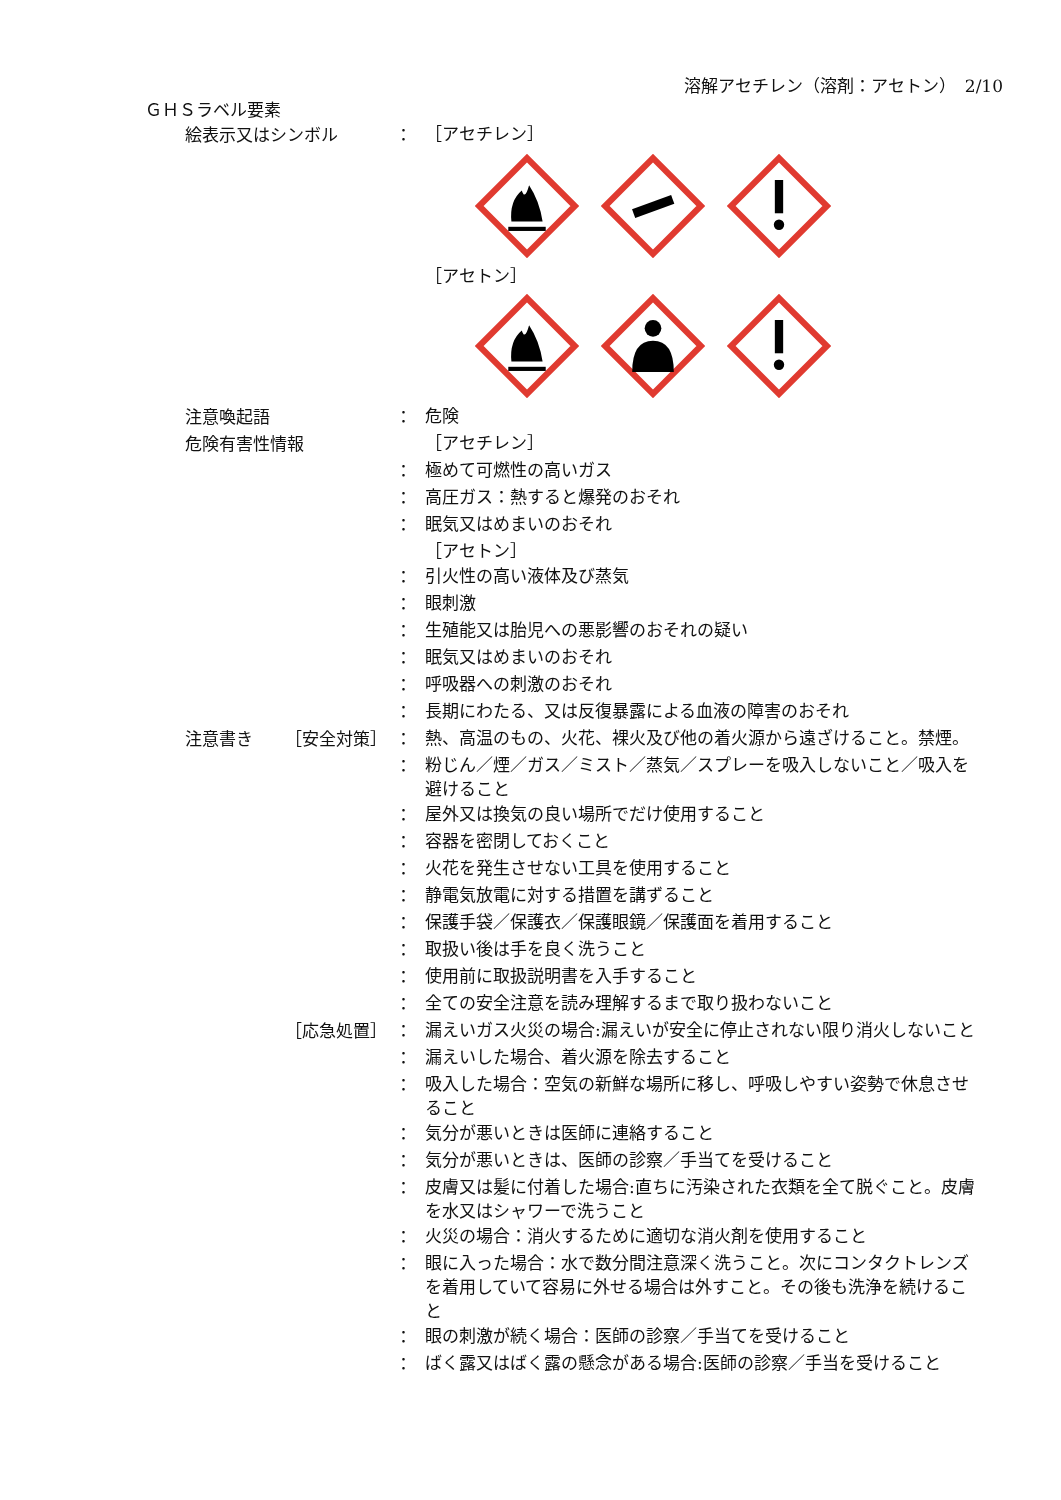溶解アセチレン（溶剤：アセトン）　2/10
ＧＨＳラベル要素
絵表示又はシンボル ：
［アセチレン］
［アセトン］
注意喚起語 ：
危険
危険有害性情報
［アセチレン］
：
極めて可燃性の高いガス
：
高圧ガス：熱すると爆発のおそれ
：
眠気又はめまいのおそれ
［アセトン］
：
引火性の高い液体及び蒸気
：
眼刺激
：
生殖能又は胎児への悪影響のおそれの疑い
：
眠気又はめまいのおそれ
：
呼吸器への刺激のおそれ
：
長期にわたる、又は反復暴露による血液の障害のおそれ
注意書き ［安全対策］ ：
熱、高温のもの、火花、裸火及び他の着火源から遠ざけること。禁煙。
：
粉じん／煙／ガス／ミスト／蒸気／スプレーを吸入しないこと／吸入を避けること
：
屋外又は換気の良い場所でだけ使用すること
：
容器を密閉しておくこと
：
火花を発生させない工具を使用すること
：
静電気放電に対する措置を講ずること
：
保護手袋／保護衣／保護眼鏡／保護面を着用すること
：
取扱い後は手を良く洗うこと
：
使用前に取扱説明書を入手すること
：
全ての安全注意を読み理解するまで取り扱わないこと
［応急処置］ ：
漏えいガス火災の場合:漏えいが安全に停止されない限り消火しないこと
：
漏えいした場合、着火源を除去すること
：
吸入した場合：空気の新鮮な場所に移し、呼吸しやすい姿勢で休息させること
：
気分が悪いときは医師に連絡すること
：
気分が悪いときは、医師の診察／手当てを受けること
：
皮膚又は髪に付着した場合:直ちに汚染された衣類を全て脱ぐこと。皮膚を水又はシャワーで洗うこと
：
火災の場合：消火するために適切な消火剤を使用すること
：
眼に入った場合：水で数分間注意深く洗うこと。次にコンタクトレンズを着用していて容易に外せる場合は外すこと。その後も洗浄を続けること
：
眼の刺激が続く場合：医師の診察／手当てを受けること
：
ばく露又はばく露の懸念がある場合:医師の診察／手当を受けること